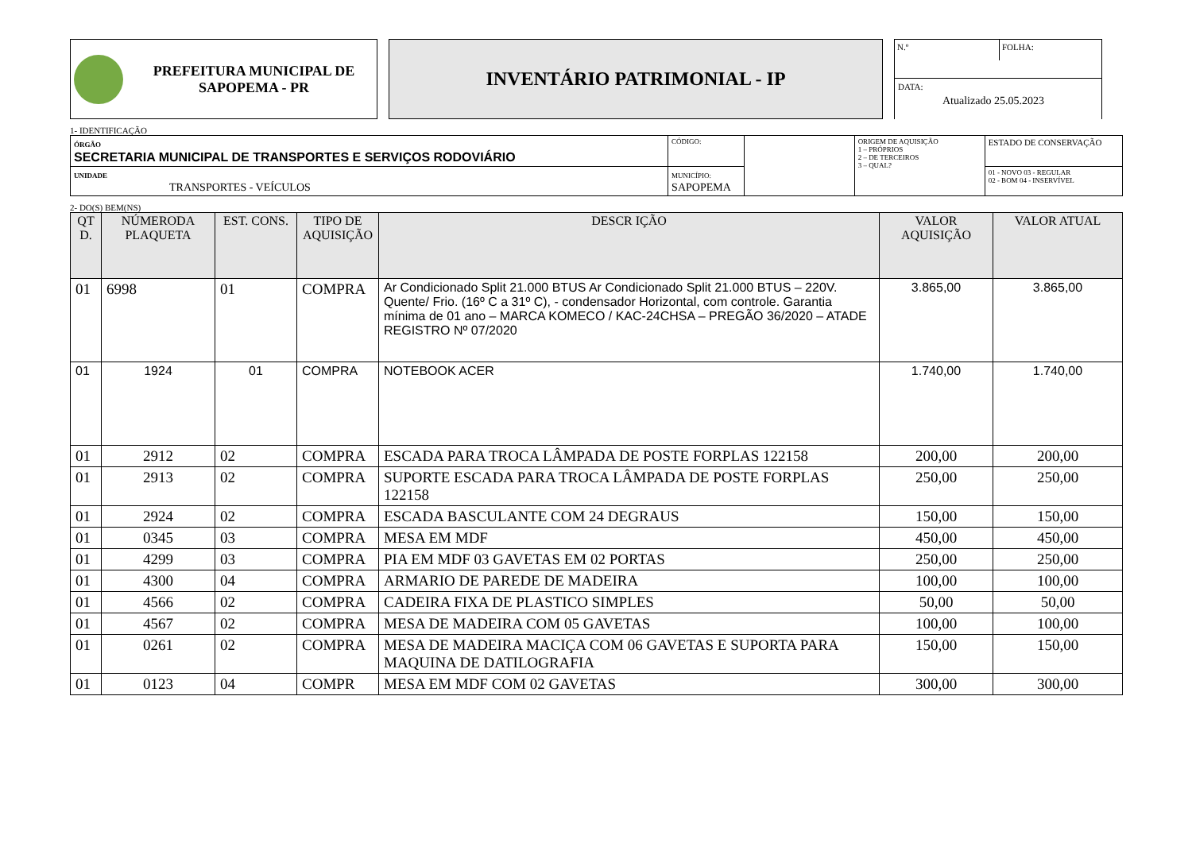PREFEITURA MUNICIPAL DE
SAPOPEMA - PR
INVENTÁRIO PATRIMONIAL - IP
N.º
FOLHA:
DATA:
Atualizado 25.05.2023
1- IDENTIFICAÇÃO
| ÓRGÃO SECRETARIA MUNICIPAL DE TRANSPORTES E SERVIÇOS RODOVIÁRIO | | CÓDIGO: | | ORIGEM DE AQUISIÇÃO 1 – PRÓPRIOS 2 – DE TERCEIROS 3 – QUAL? | ESTADO DE CONSERVAÇÃO |
| UNIDADE TRANSPORTES - VEÍCULOS | MUNICÍPIO: SAPOPEMA | | | | 01 - NOVO 03 - REGULAR 02 - BOM 04 - INSERVÍVEL |
2- DO(S) BEM(NS)
| QT D. | NÚMERODA PLAQUETA | EST. CONS. | TIPO DE AQUISIÇÃO | DESCR IÇÃO | VALOR AQUISIÇÃO | VALOR ATUAL |
| --- | --- | --- | --- | --- | --- | --- |
| 01 | 6998 | 01 | COMPRA | Ar Condicionado Split 21.000 BTUS Ar Condicionado Split 21.000 BTUS – 220V. Quente/ Frio. (16º C a 31º C), - condensador Horizontal, com controle. Garantia mínima de 01 ano – MARCA KOMECO / KAC-24CHSA – PREGÃO 36/2020 – ATADE REGISTRO Nº 07/2020 | 3.865,00 | 3.865,00 |
| 01 | 1924 | 01 | COMPRA | NOTEBOOK ACER | 1.740,00 | 1.740,00 |
| 01 | 2912 | 02 | COMPRA | ESCADA PARA TROCA LÂMPADA DE POSTE FORPLAS 122158 | 200,00 | 200,00 |
| 01 | 2913 | 02 | COMPRA | SUPORTE ESCADA PARA TROCA LÂMPADA DE POSTE FORPLAS 122158 | 250,00 | 250,00 |
| 01 | 2924 | 02 | COMPRA | ESCADA BASCULANTE COM 24 DEGRAUS | 150,00 | 150,00 |
| 01 | 0345 | 03 | COMPRA | MESA EM MDF | 450,00 | 450,00 |
| 01 | 4299 | 03 | COMPRA | PIA EM MDF 03 GAVETAS EM 02 PORTAS | 250,00 | 250,00 |
| 01 | 4300 | 04 | COMPRA | ARMARIO DE PAREDE DE MADEIRA | 100,00 | 100,00 |
| 01 | 4566 | 02 | COMPRA | CADEIRA FIXA DE PLASTICO SIMPLES | 50,00 | 50,00 |
| 01 | 4567 | 02 | COMPRA | MESA DE MADEIRA COM 05 GAVETAS | 100,00 | 100,00 |
| 01 | 0261 | 02 | COMPRA | MESA DE MADEIRA MACIÇA COM 06 GAVETAS E SUPORTA PARA MAQUINA DE DATILOGRAFIA | 150,00 | 150,00 |
| 01 | 0123 | 04 | COMPR | MESA EM MDF COM 02 GAVETAS | 300,00 | 300,00 |